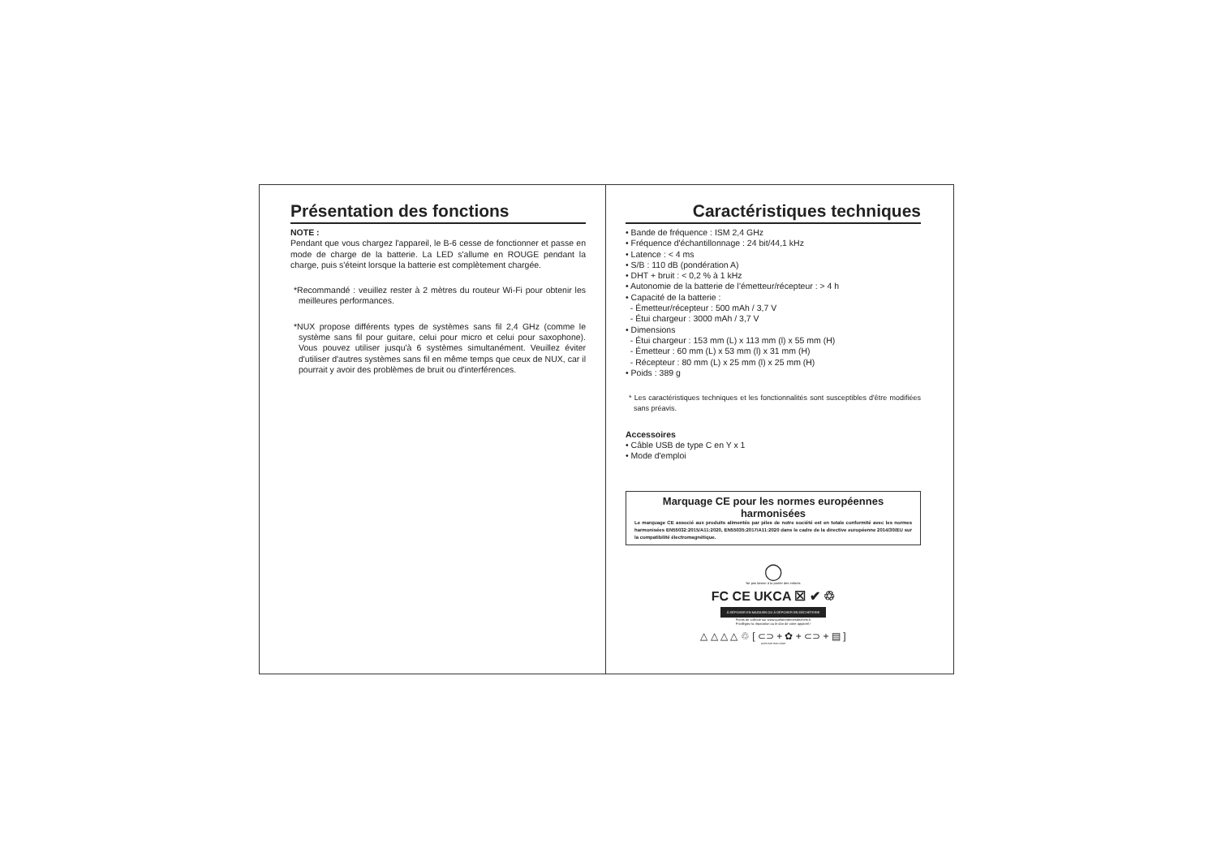Présentation des fonctions
NOTE :
Pendant que vous chargez l'appareil, le B-6 cesse de fonctionner et passe en mode de charge de la batterie. La LED s'allume en ROUGE pendant la charge, puis s'éteint lorsque la batterie est complètement chargée.
*Recommandé : veuillez rester à 2 mètres du routeur Wi-Fi pour obtenir les meilleures performances.
*NUX propose différents types de systèmes sans fil 2,4 GHz (comme le système sans fil pour guitare, celui pour micro et celui pour saxophone). Vous pouvez utiliser jusqu'à 6 systèmes simultanément. Veuillez éviter d'utiliser d'autres systèmes sans fil en même temps que ceux de NUX, car il pourrait y avoir des problèmes de bruit ou d'interférences.
Caractéristiques techniques
• Bande de fréquence : ISM 2,4 GHz
• Fréquence d'échantillonnage : 24 bit/44,1 kHz
• Latence : < 4 ms
• S/B : 110 dB (pondération A)
• DHT + bruit : < 0,2 % à 1 kHz
• Autonomie de la batterie de l’émetteur/récepteur : > 4 h
• Capacité de la batterie :
- Émetteur/récepteur : 500 mAh / 3,7 V
- Étui chargeur : 3000 mAh / 3,7 V
• Dimensions
- Étui chargeur : 153 mm (L) x 113 mm (l) x 55 mm (H)
- Émetteur : 60 mm (L) x 53 mm (l) x 31 mm (H)
- Récepteur : 80 mm (L) x 25 mm (l) x 25 mm (H)
• Poids : 389 g
* Les caractéristiques techniques et les fonctionnalités sont susceptibles d'être modifiées sans préavis.
Accessoires
• Câble USB de type C en Y x 1
• Mode d'emploi
Marquage CE pour les normes européennes harmonisées
Le marquage CE associé aux produits alimentés par piles de notre société est en totale conformité avec les normes harmonisées EN55032:2015/A11:2020, EN55035:2017/A11:2020 dans le cadre de la directive européenne 2014/30/EU sur la compatibilité électromagnétique.
◯
Ne pas laisser à la portée des enfants
FC CE UKCA ☒ ✔ ♲
À DÉPOSER EN MAGASIN OU À DÉPOSER EN DÉCHÈTERIE
Points de collecte sur www.quefairedemesdechets.fr
Privilégiez la réparation ou le don de votre appareil !
△ △ △ △ ♲ [ ⊂⊃ + ✿ + ⊂⊃ + ▤ ]
LDPE PAP PAP C/PAP